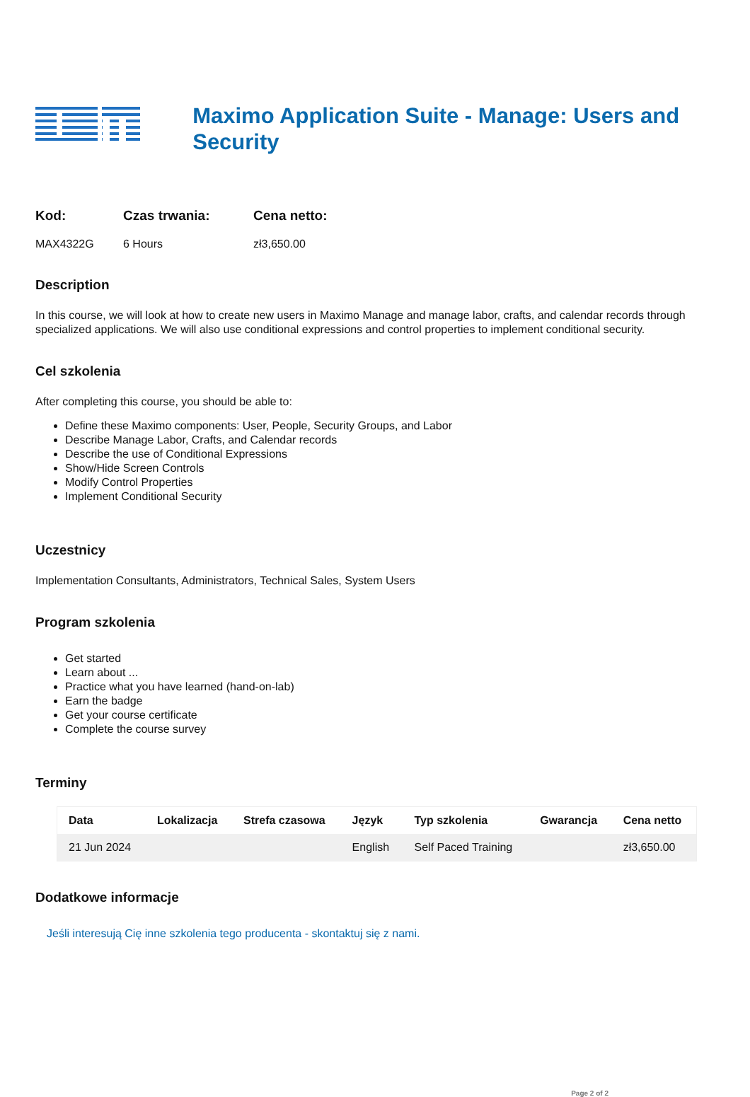Maximo Application Suite - Manage: Users and Security
Kod:
MAX4322G
Czas trwania:
6 Hours
Cena netto:
zł3,650.00
Description
In this course, we will look at how to create new users in Maximo Manage and manage labor, crafts, and calendar records through specialized applications. We will also use conditional expressions and control properties to implement conditional security.
Cel szkolenia
After completing this course, you should be able to:
Define these Maximo components: User, People, Security Groups, and Labor
Describe Manage Labor, Crafts, and Calendar records
Describe the use of Conditional Expressions
Show/Hide Screen Controls
Modify Control Properties
Implement Conditional Security
Uczestnicy
Implementation Consultants, Administrators, Technical Sales, System Users
Program szkolenia
Get started
Learn about ...
Practice what you have learned (hand-on-lab)
Earn the badge
Get your course certificate
Complete the course survey
Terminy
| Data | Lokalizacja | Strefa czasowa | Język | Typ szkolenia | Gwarancja | Cena netto |
| --- | --- | --- | --- | --- | --- | --- |
| 21 Jun 2024 | | | English | Self Paced Training | | zł3,650.00 |
Dodatkowe informacje
Jeśli interesują Cię inne szkolenia tego producenta - skontaktuj się z nami.
Page 2 of 2